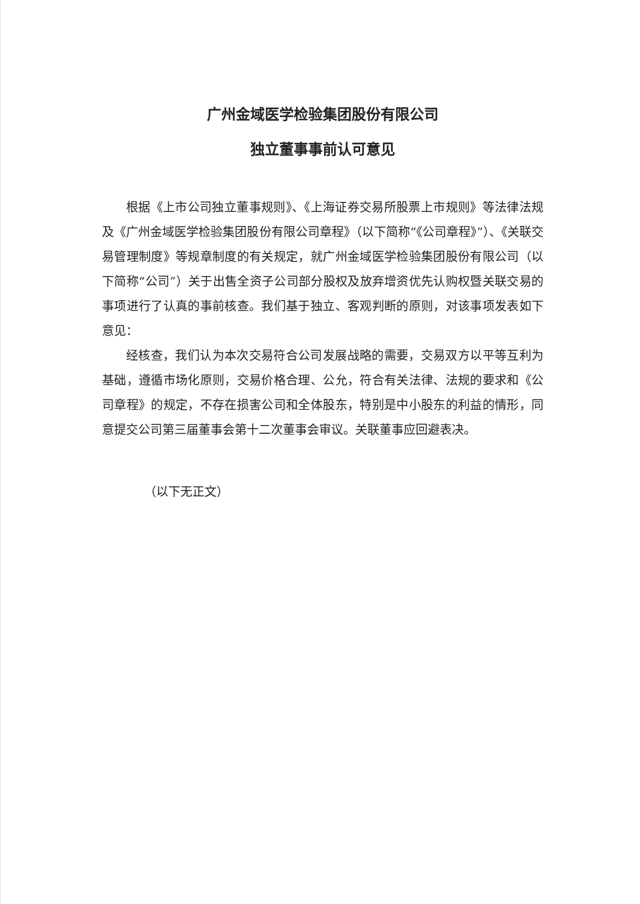广州金域医学检验集团股份有限公司
独立董事事前认可意见
根据《上市公司独立董事规则》、《上海证券交易所股票上市规则》等法律法规及《广州金域医学检验集团股份有限公司章程》（以下简称“《公司章程》”）、《关联交易管理制度》等规章制度的有关规定，就广州金域医学检验集团股份有限公司（以下简称“公司”）关于出售全资子公司部分股权及放弃增资优先认购权暨关联交易的事项进行了认真的事前核查。我们基于独立、客观判断的原则，对该事项发表如下意见：
经核查，我们认为本次交易符合公司发展战略的需要，交易双方以平等互利为基础，遵循市场化原则，交易价格合理、公允，符合有关法律、法规的要求和《公司章程》的规定，不存在损害公司和全体股东，特别是中小股东的利益的情形，同意提交公司第三届董事会第十二次董事会审议。关联董事应回避表决。
（以下无正文）